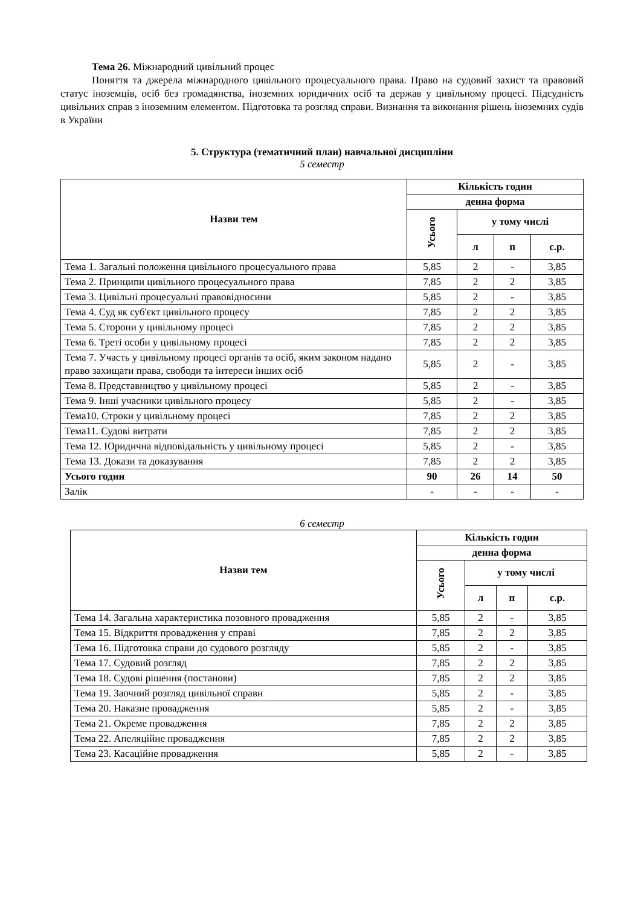Тема 26. Міжнародний цивільний процес
Поняття та джерела міжнародного цивільного процесуального права. Право на судовий захист та правовий статус іноземців, осіб без громадянства, іноземних юридичних осіб та держав у цивільному процесі. Підсудність цивільних справ з іноземним елементом. Підготовка та розгляд справи. Визнання та виконання рішень іноземних судів в України
5. Структура (тематичний план) навчальної дисципліни
5 семестр
| Назви тем | Кількість годин | | | |
| --- | --- | --- | --- | --- |
| | денна форма | | | |
| | Усього | у тому числі | | |
| | | л | п | с.р. |
| Тема 1. Загальні положення цивільного процесуального права | 5,85 | 2 | - | 3,85 |
| Тема 2. Принципи цивільного процесуального права | 7,85 | 2 | 2 | 3,85 |
| Тема 3. Цивільні процесуальні правовідносини | 5,85 | 2 | - | 3,85 |
| Тема 4. Суд як суб'єкт цивільного процесу | 7,85 | 2 | 2 | 3,85 |
| Тема 5. Сторони у цивільному процесі | 7,85 | 2 | 2 | 3,85 |
| Тема 6. Треті особи у цивільному процесі | 7,85 | 2 | 2 | 3,85 |
| Тема 7. Участь у цивільному процесі органів та осіб, яким законом надано право захищати права, свободи та інтереси інших осіб | 5,85 | 2 | - | 3,85 |
| Тема 8. Представництво у цивільному процесі | 5,85 | 2 | - | 3,85 |
| Тема 9. Інші учасники цивільного процесу | 5,85 | 2 | - | 3,85 |
| Тема10. Строки у цивільному процесі | 7,85 | 2 | 2 | 3,85 |
| Тема11. Судові витрати | 7,85 | 2 | 2 | 3,85 |
| Тема 12. Юридична відповідальність у цивільному процесі | 5,85 | 2 | - | 3,85 |
| Тема 13. Докази та доказування | 7,85 | 2 | 2 | 3,85 |
| Усього годин | 90 | 26 | 14 | 50 |
| Залік | - | - | - | - |
6 семестр
| Назви тем | Кількість годин | | | |
| --- | --- | --- | --- | --- |
| | денна форма | | | |
| | Усього | у тому числі | | |
| | | л | п | с.р. |
| Тема 14. Загальна характеристика позовного провадження | 5,85 | 2 | - | 3,85 |
| Тема 15. Відкриття провадження у справі | 7,85 | 2 | 2 | 3,85 |
| Тема 16. Підготовка справи до судового розгляду | 5,85 | 2 | - | 3,85 |
| Тема 17. Судовий розгляд | 7,85 | 2 | 2 | 3,85 |
| Тема 18. Судові рішення (постанови) | 7,85 | 2 | 2 | 3,85 |
| Тема 19. Заочний розгляд цивільної справи | 5,85 | 2 | - | 3,85 |
| Тема 20. Наказне провадження | 5,85 | 2 | - | 3,85 |
| Тема 21. Окреме провадження | 7,85 | 2 | 2 | 3,85 |
| Тема 22. Апеляційне провадження | 7,85 | 2 | 2 | 3,85 |
| Тема 23. Касаційне провадження | 5,85 | 2 | - | 3,85 |